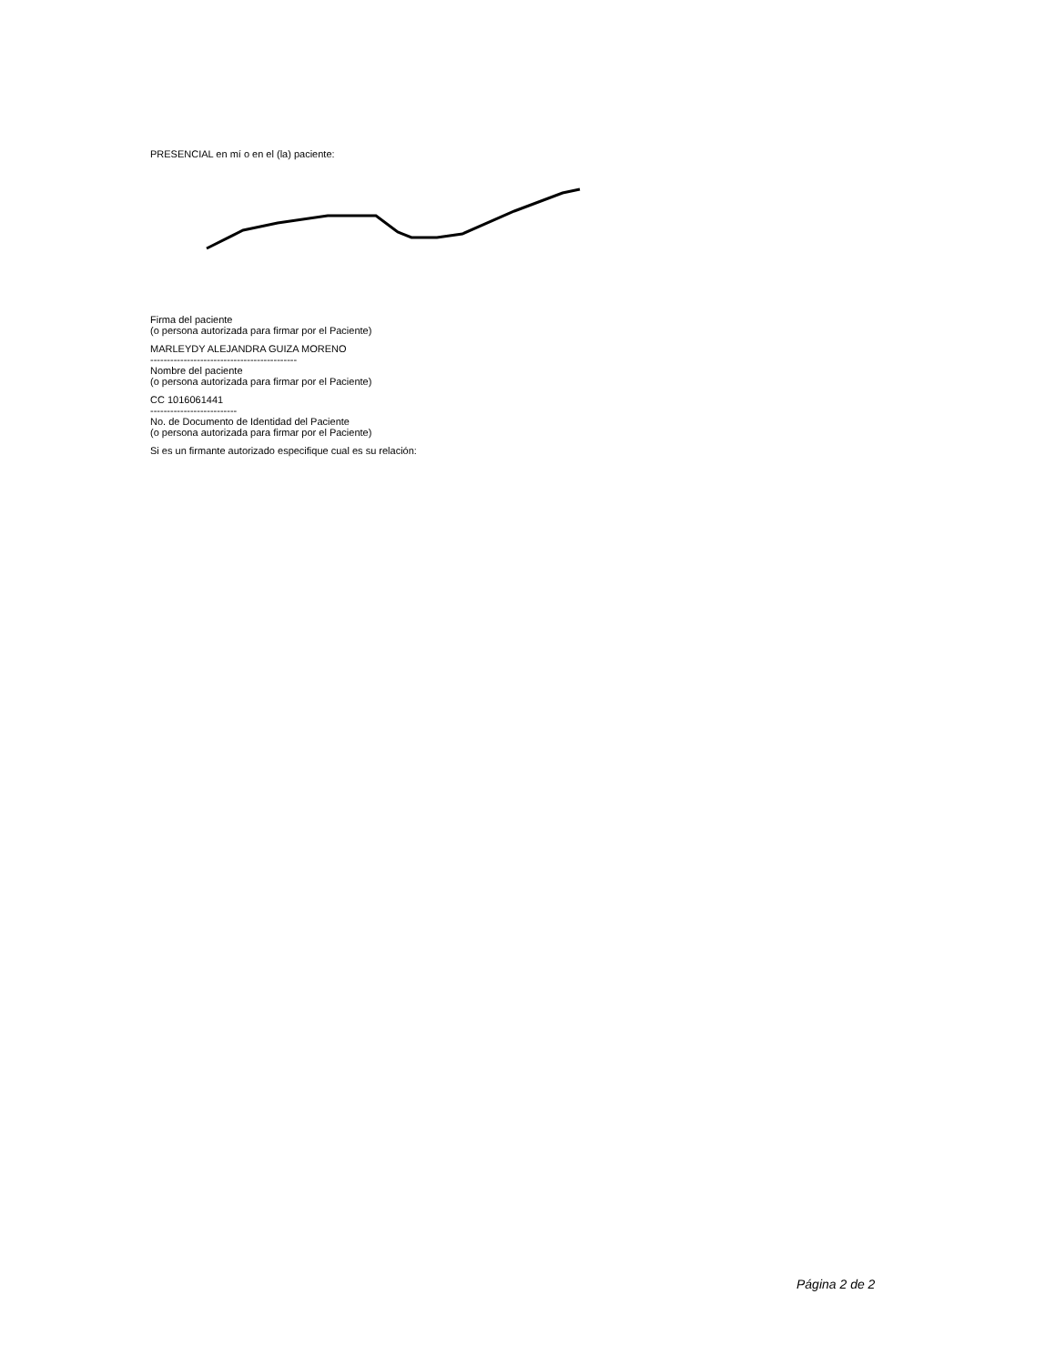PRESENCIAL en mí o en el (la) paciente:
Firma del paciente
(o persona autorizada para firmar por el Paciente)
MARLEYDY ALEJANDRA GUIZA MORENO
--------------------------------------------
Nombre del paciente
(o persona autorizada para firmar por el Paciente)
CC 1016061441
--------------------------
No. de Documento de Identidad del Paciente
(o persona autorizada para firmar por el Paciente)
Si es un firmante autorizado especifique cual es su relación:
Página 2 de 2